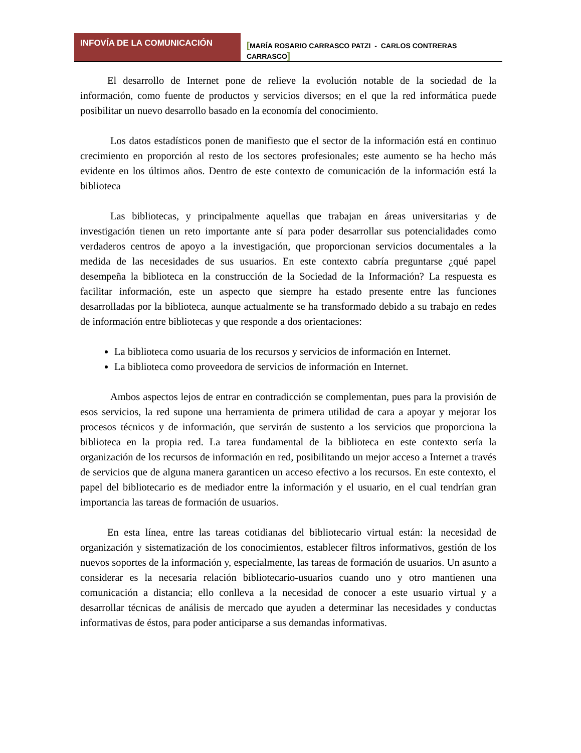INFOVÍA DE LA COMUNICACIÓN
[MARÍA ROSARIO CARRASCO PATZI - CARLOS CONTRERAS CARRASCO]
El desarrollo de Internet pone de relieve la evolución notable de la sociedad de la información, como fuente de productos y servicios diversos; en el que la red informática puede posibilitar un nuevo desarrollo basado en la economía del conocimiento.
Los datos estadísticos ponen de manifiesto que el sector de la información está en continuo crecimiento en proporción al resto de los sectores profesionales; este aumento se ha hecho más evidente en los últimos años. Dentro de este contexto de comunicación de la información está la biblioteca
Las bibliotecas, y principalmente aquellas que trabajan en áreas universitarias y de investigación tienen un reto importante ante sí para poder desarrollar sus potencialidades como verdaderos centros de apoyo a la investigación, que proporcionan servicios documentales a la medida de las necesidades de sus usuarios. En este contexto cabría preguntarse ¿qué papel desempeña la biblioteca en la construcción de la Sociedad de la Información? La respuesta es facilitar información, este un aspecto que siempre ha estado presente entre las funciones desarrolladas por la biblioteca, aunque actualmente se ha transformado debido a su trabajo en redes de información entre bibliotecas y que responde a dos orientaciones:
La biblioteca como usuaria de los recursos y servicios de información en Internet.
La biblioteca como proveedora de servicios de información en Internet.
Ambos aspectos lejos de entrar en contradicción se complementan, pues para la provisión de esos servicios, la red supone una herramienta de primera utilidad de cara a apoyar y mejorar los procesos técnicos y de información, que servirán de sustento a los servicios que proporciona la biblioteca en la propia red. La tarea fundamental de la biblioteca en este contexto sería la organización de los recursos de información en red, posibilitando un mejor acceso a Internet a través de servicios que de alguna manera garanticen un acceso efectivo a los recursos. En este contexto, el papel del bibliotecario es de mediador entre la información y el usuario, en el cual tendrían gran importancia las tareas de formación de usuarios.
En esta línea, entre las tareas cotidianas del bibliotecario virtual están: la necesidad de organización y sistematización de los conocimientos, establecer filtros informativos, gestión de los nuevos soportes de la información y, especialmente, las tareas de formación de usuarios. Un asunto a considerar es la necesaria relación bibliotecario-usuarios cuando uno y otro mantienen una comunicación a distancia; ello conlleva a la necesidad de conocer a este usuario virtual y a desarrollar técnicas de análisis de mercado que ayuden a determinar las necesidades y conductas informativas de éstos, para poder anticiparse a sus demandas informativas.